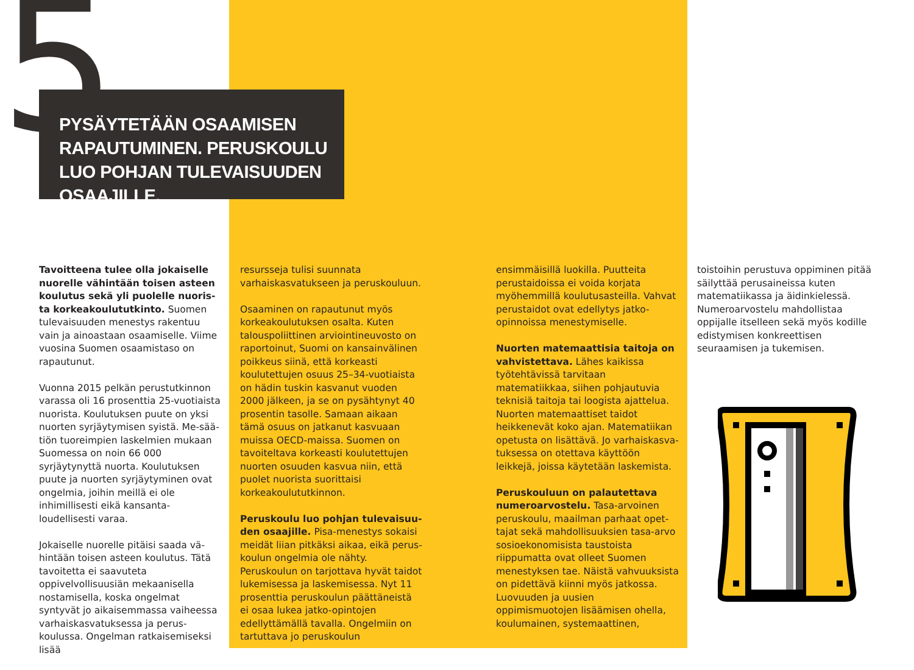5
PYSÄYTETÄÄN OSAAMISEN RAPAUTUMINEN. PERUSKOULU LUO POHJAN TULEVAISUUDEN OSAAJILLE.
Tavoitteena tulee olla jokaiselle nuorelle vähintään toisen asteen koulutus sekä yli puolelle nuoris­ta korkeakoulututkinto. Suomen tulevaisuuden menestys rakentuu vain ja ainoastaan osaamiselle. Viime vuosina Suomen osaamistaso on rapautunut.
Vuonna 2015 pelkän perustutkinnon varassa oli 16 prosenttia 25-vuotiaista nuorista. Koulutuksen puute on yksi nuorten syrjäytymisen syistä. Me-sää­tiön tuoreimpien laskelmien mukaan Suomessa on noin 66 000 syrjäytynyttä nuorta. Koulutuksen puute ja nuorten syrjäytyminen ovat ongelmia, joihin meillä ei ole inhimillisesti eikä kansanta­loudellisesti varaa.
Jokaiselle nuorelle pitäisi saada vä­hintään toisen asteen koulutus. Tätä tavoitetta ei saavuteta oppivelvollisuu­siän mekaanisella nostamisella, koska ongelmat syntyvät jo aikaisemmassa vaiheessa varhaiskasvatuksessa ja perus­koulussa. Ongelman ratkaisemiseksi lisää
resursseja tulisi suunnata varhaiskasva­tukseen ja peruskouluun.
Osaaminen on rapautunut myös korkea­koulutuksen osalta. Kuten talouspoliit­tinen arviointineuvosto on raportoinut, Suomi on kansainvälinen poikkeus siinä, että korkeasti koulutettujen osuus 25–34-vuotiaista on hädin tuskin kasvanut vuoden 2000 jälkeen, ja se on pysähtynyt 40 prosentin tasolle. Samaan aikaan tämä osuus on jatkanut kasvuaan muissa OECD-maissa. Suomen on tavoi­teltava korkeasti koulutettujen nuorten osuuden kasvua niin, että puolet nuoris­ta suorittaisi korkeakoulututkinnon.
Peruskoulu luo pohjan tulevaisuu­den osaajille. Pisa-menestys sokaisi meidät liian pitkäksi aikaa, eikä perus­koulun ongelmia ole nähty. Peruskoulun on tarjottava hyvät taidot lukemisessa ja laskemisessa. Nyt 11 prosenttia peruskoulun päättäneistä ei osaa lukea jatko-opintojen edellyttämällä tavalla. Ongelmiin on tartuttava jo peruskoulun
ensimmäisillä luokilla. Puutteita perus­taidoissa ei voida korjata myöhemmillä koulutusasteilla. Vahvat perustaidot ovat edellytys jatko-opinnoissa menestymi­selle.
Nuorten matemaattisia taitoja on vahvistettava. Lähes kaikissa työteh­tävissä tarvitaan matematiikkaa, siihen pohjautuvia teknisiä taitoja tai loogista ajattelua. Nuorten matemaattiset taidot heikkenevät koko ajan. Matematiikan opetusta on lisättävä. Jo varhaiskasva­tuksessa on otettava käyttöön leikkejä, joissa käytetään laskemista.
Peruskouluun on palautettava numeroarvostelu. Tasa-arvoinen peruskoulu, maailman parhaat opet­tajat sekä mahdollisuuksien tasa-arvo sosioekonomisista taustoista riippumat­ta ovat olleet Suomen menestyksen tae. Näistä vahvuuksista on pidettävä kiinni myös jatkossa. Luovuuden ja uusien oppimismuotojen lisäämisen ohella, koulumainen, systemaattinen,
toistoihin perustuva oppiminen pitää säilyttää perusaineissa kuten matematii­kassa ja äidinkielessä. Numeroarvostelu mahdollistaa oppijalle itselleen sekä myös kodille edistymisen konkreettisen seuraamisen ja tukemisen.